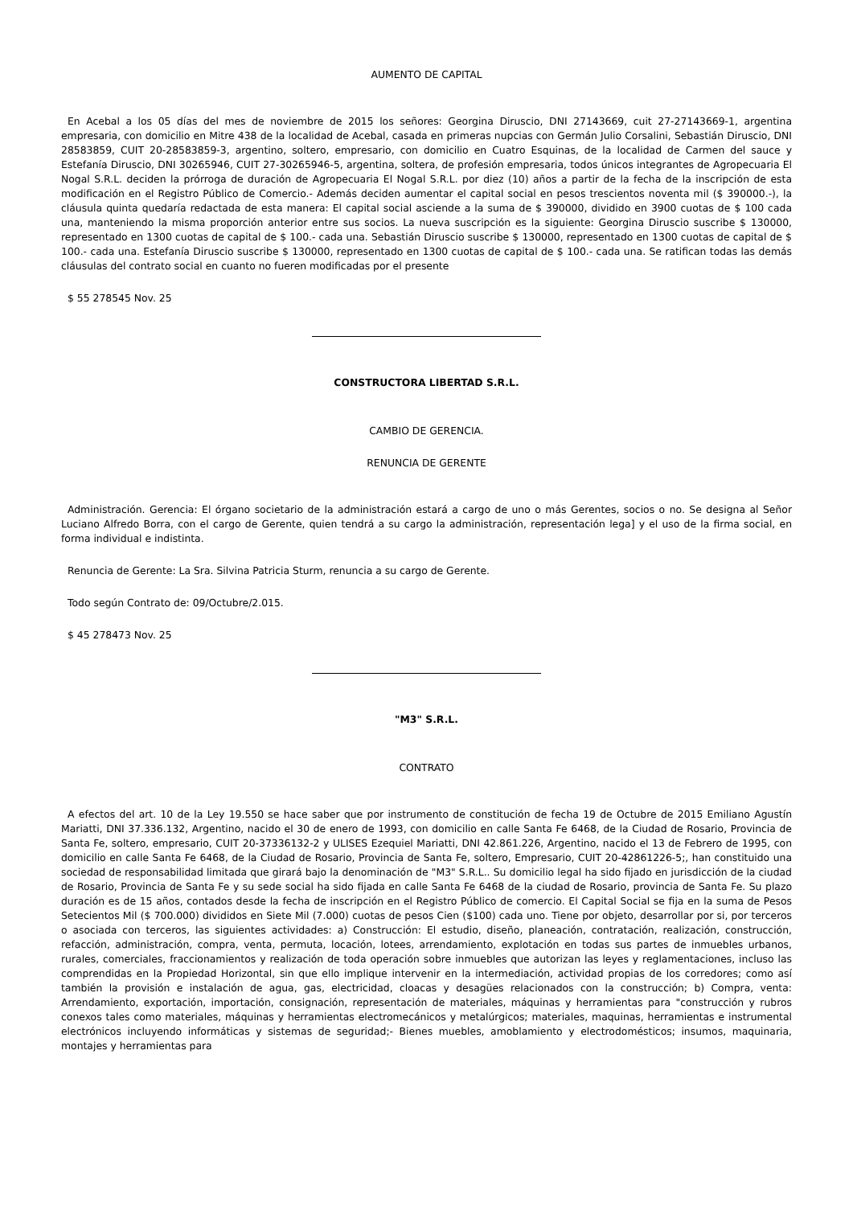AUMENTO DE CAPITAL
En Acebal a los 05 días del mes de noviembre de 2015 los señores: Georgina Diruscio, DNI 27143669, cuit 27-27143669-1, argentina empresaria, con domicilio en Mitre 438 de la localidad de Acebal, casada en primeras nupcias con Germán Julio Corsalini, Sebastián Diruscio, DNI 28583859, CUIT 20-28583859-3, argentino, soltero, empresario, con domicilio en Cuatro Esquinas, de la localidad de Carmen del sauce y Estefanía Diruscio, DNI 30265946, CUIT 27-30265946-5, argentina, soltera, de profesión empresaria, todos únicos integrantes de Agropecuaria El Nogal S.R.L. deciden la prórroga de duración de Agropecuaria El Nogal S.R.L. por diez (10) años a partir de la fecha de la inscripción de esta modificación en el Registro Público de Comercio.- Además deciden aumentar el capital social en pesos trescientos noventa mil ($ 390000.-), la cláusula quinta quedaría redactada de esta manera: El capital social asciende a la suma de $ 390000, dividido en 3900 cuotas de $ 100 cada una, manteniendo la misma proporción anterior entre sus socios. La nueva suscripción es la siguiente: Georgina Diruscio suscribe $ 130000, representado en 1300 cuotas de capital de $ 100.- cada una. Sebastián Diruscio suscribe $ 130000, representado en 1300 cuotas de capital de $ 100.- cada una. Estefanía Diruscio suscribe $ 130000, representado en 1300 cuotas de capital de $ 100.- cada una. Se ratifican todas las demás cláusulas del contrato social en cuanto no fueren modificadas por el presente
$ 55 278545 Nov. 25
CONSTRUCTORA LIBERTAD S.R.L.
CAMBIO DE GERENCIA.
RENUNCIA DE GERENTE
Administración. Gerencia: El órgano societario de la administración estará a cargo de uno o más Gerentes, socios o no. Se designa al Señor Luciano Alfredo Borra, con el cargo de Gerente, quien tendrá a su cargo la administración, representación lega] y el uso de la firma social, en forma individual e indistinta.
Renuncia de Gerente: La Sra. Silvina Patricia Sturm, renuncia a su cargo de Gerente.
Todo según Contrato de: 09/Octubre/2.015.
$ 45 278473 Nov. 25
"M3" S.R.L.
CONTRATO
A efectos del art. 10 de la Ley 19.550 se hace saber que por instrumento de constitución de fecha 19 de Octubre de 2015 Emiliano Agustín Mariatti, DNI 37.336.132, Argentino, nacido el 30 de enero de 1993, con domicilio en calle Santa Fe 6468, de la Ciudad de Rosario, Provincia de Santa Fe, soltero, empresario, CUIT 20-37336132-2 y ULISES Ezequiel Mariatti, DNI 42.861.226, Argentino, nacido el 13 de Febrero de 1995, con domicilio en calle Santa Fe 6468, de la Ciudad de Rosario, Provincia de Santa Fe, soltero, Empresario, CUIT 20-42861226-5;, han constituido una sociedad de responsabilidad limitada que girará bajo la denominación de "M3" S.R.L.. Su domicilio legal ha sido fijado en jurisdicción de la ciudad de Rosario, Provincia de Santa Fe y su sede social ha sido fijada en calle Santa Fe 6468 de la ciudad de Rosario, provincia de Santa Fe. Su plazo duración es de 15 años, contados desde la fecha de inscripción en el Registro Público de comercio. El Capital Social se fija en la suma de Pesos Setecientos Mil ($ 700.000) divididos en Siete Mil (7.000) cuotas de pesos Cien ($100) cada uno. Tiene por objeto, desarrollar por si, por terceros o asociada con terceros, las siguientes actividades: a) Construcción: El estudio, diseño, planeación, contratación, realización, construcción, refacción, administración, compra, venta, permuta, locación, lotees, arrendamiento, explotación en todas sus partes de inmuebles urbanos, rurales, comerciales, fraccionamientos y realización de toda operación sobre inmuebles que autorizan las leyes y reglamentaciones, incluso las comprendidas en la Propiedad Horizontal, sin que ello implique intervenir en la intermediación, actividad propias de los corredores; como así también la provisión e instalación de agua, gas, electricidad, cloacas y desagües relacionados con la construcción; b) Compra, venta: Arrendamiento, exportación, importación, consignación, representación de materiales, máquinas y herramientas para "construcción y rubros conexos tales como materiales, máquinas y herramientas electromecánicos y metalúrgicos; materiales, maquinas, herramientas e instrumental electrónicos incluyendo informáticas y sistemas de seguridad;- Bienes muebles, amoblamiento y electrodomésticos; insumos, maquinaria, montajes y herramientas para